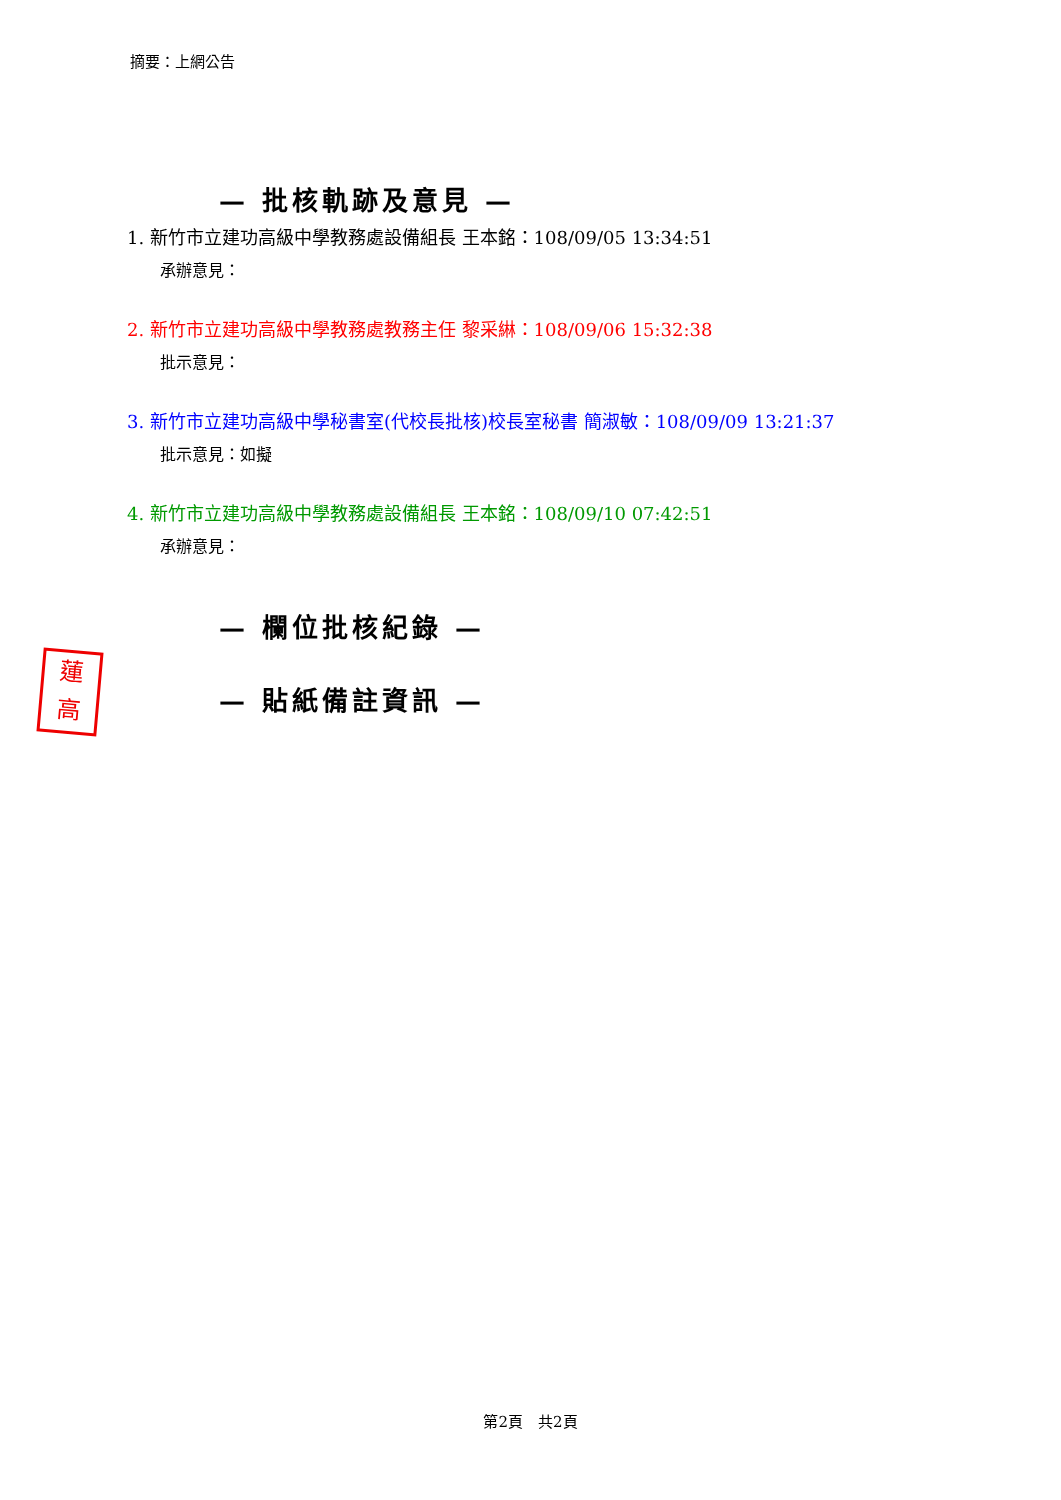摘要：上網公告
— 批核軌跡及意見 —
1. 新竹市立建功高級中學教務處設備組長 王本銘：108/09/05 13:34:51
承辦意見：
2. 新竹市立建功高級中學教務處教務主任 黎采綝：108/09/06 15:32:38
批示意見：
3. 新竹市立建功高級中學秘書室(代校長批核)校長室秘書 簡淑敏：108/09/09 13:21:37
批示意見：如擬
4. 新竹市立建功高級中學教務處設備組長 王本銘：108/09/10 07:42:51
承辦意見：
— 欄位批核紀錄 —
— 貼紙備註資訊 —
蓮 高
第2頁　共2頁